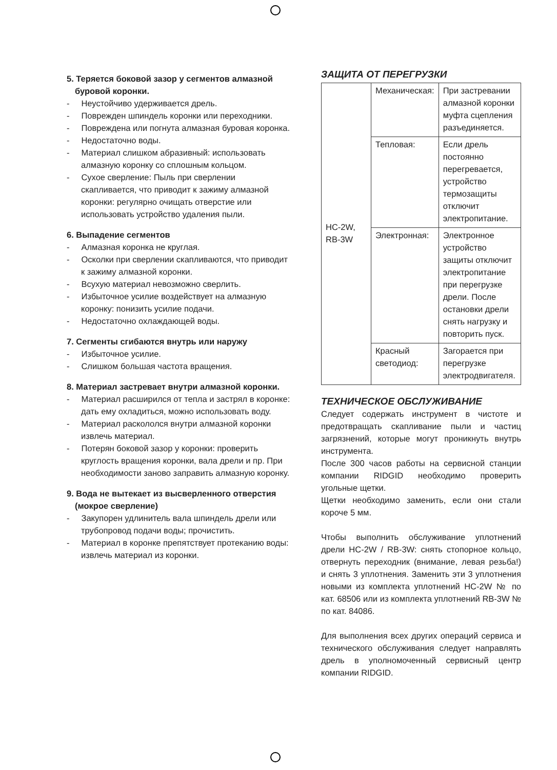5. Теряется боковой зазор у сегментов алмазной буровой коронки.
- Неустойчиво удерживается дрель.
- Поврежден шпиндель коронки или переходники.
- Повреждена или погнута алмазная буровая коронка.
- Недостаточно воды.
- Материал слишком абразивный: использовать алмазную коронку со сплошным кольцом.
- Сухое сверление: Пыль при сверлении скапливается, что приводит к зажиму алмазной коронки: регулярно очищать отверстие или использовать устройство удаления пыли.
6. Выпадение сегментов
- Алмазная коронка не круглая.
- Осколки при сверлении скапливаются, что приводит к зажиму алмазной коронки.
- Всухую материал невозможно сверлить.
- Избыточное усилие воздействует на алмазную коронку: понизить усилие подачи.
- Недостаточно охлаждающей воды.
7. Сегменты сгибаются внутрь или наружу
- Избыточное усилие.
- Слишком большая частота вращения.
8. Материал застревает внутри алмазной коронки.
- Материал расширился от тепла и застрял в коронке: дать ему охладиться, можно использовать воду.
- Материал раскололся внутри алмазной коронки извлечь материал.
- Потерян боковой зазор у коронки: проверить круглость вращения коронки, вала дрели и пр. При необходимости заново заправить алмазную коронку.
9. Вода не вытекает из высверленного отверстия (мокрое сверление)
- Закупорен удлинитель вала шпиндель дрели или трубопровод подачи воды; прочистить.
- Материал в коронке препятствует протеканию воды: извлечь материал из коронки.
ЗАЩИТА ОТ ПЕРЕГРУЗКИ
| HC-2W, RB-3W | Механическая: | При застревании алмазной коронки муфта сцепления разъединяется. |
| | Тепловая: | Если дрель постоянно перегревается, устройство термозащиты отключит электропитание. |
| | Электронная: | Электронное устройство защиты отключит электропитание при перегрузке дрели. После остановки дрели снять нагрузку и повторить пуск. |
| | Красный светодиод: | Загорается при перегрузке электродвигателя. |
ТЕХНИЧЕСКОЕ ОБСЛУЖИВАНИЕ
Следует содержать инструмент в чистоте и предотвращать скапливание пыли и частиц загрязнений, которые могут проникнуть внутрь инструмента.
После 300 часов работы на сервисной станции компании RIDGID необходимо проверить угольные щетки.
Щетки необходимо заменить, если они стали короче 5 мм.
Чтобы выполнить обслуживание уплотнений дрели HC-2W / RB-3W: снять стопорное кольцо, отвернуть переходник (внимание, левая резьба!) и снять 3 уплотнения. Заменить эти 3 уплотнения новыми из комплекта уплотнений HC-2W № по кат. 68506 или из комплекта уплотнений RB-3W № по кат. 84086.
Для выполнения всех других операций сервиса и технического обслуживания следует направлять дрель в уполномоченный сервисный центр компании RIDGID.